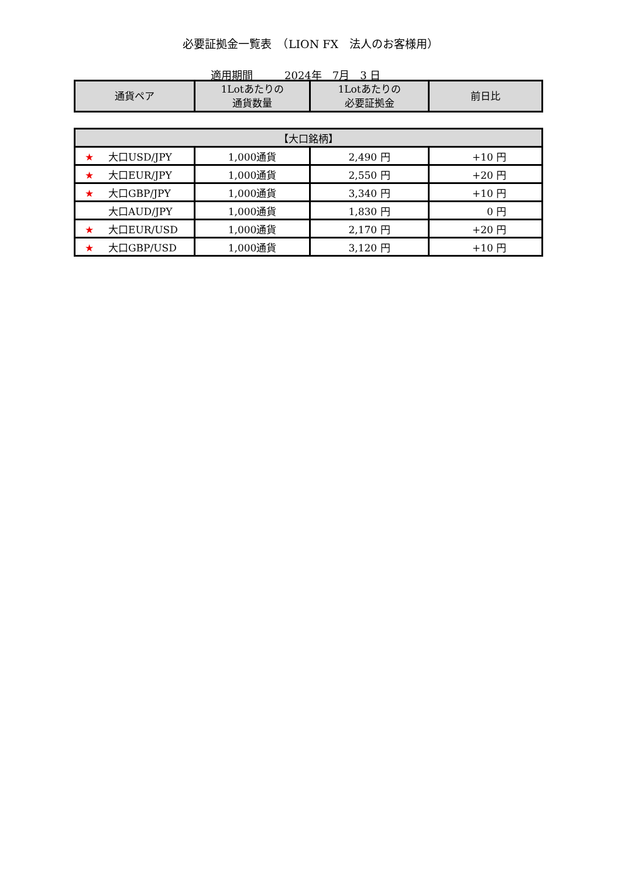必要証拠金一覧表　（LION FX　法人のお客様用）
適用期間　　　2024年　7月　3 日
| 通貨ペア | 1Lotあたりの 通貨数量 | 1Lotあたりの 必要証拠金 | 前日比 |
| --- | --- | --- | --- |
| 【大口銘柄】 | | | |
| ★ 大口USD/JPY | 1,000通貨 | 2,490 円 | +10 円 |
| ★ 大口EUR/JPY | 1,000通貨 | 2,550 円 | +20 円 |
| ★ 大口GBP/JPY | 1,000通貨 | 3,340 円 | +10 円 |
| 大口AUD/JPY | 1,000通貨 | 1,830 円 | 0 円 |
| ★ 大口EUR/USD | 1,000通貨 | 2,170 円 | +20 円 |
| ★ 大口GBP/USD | 1,000通貨 | 3,120 円 | +10 円 |